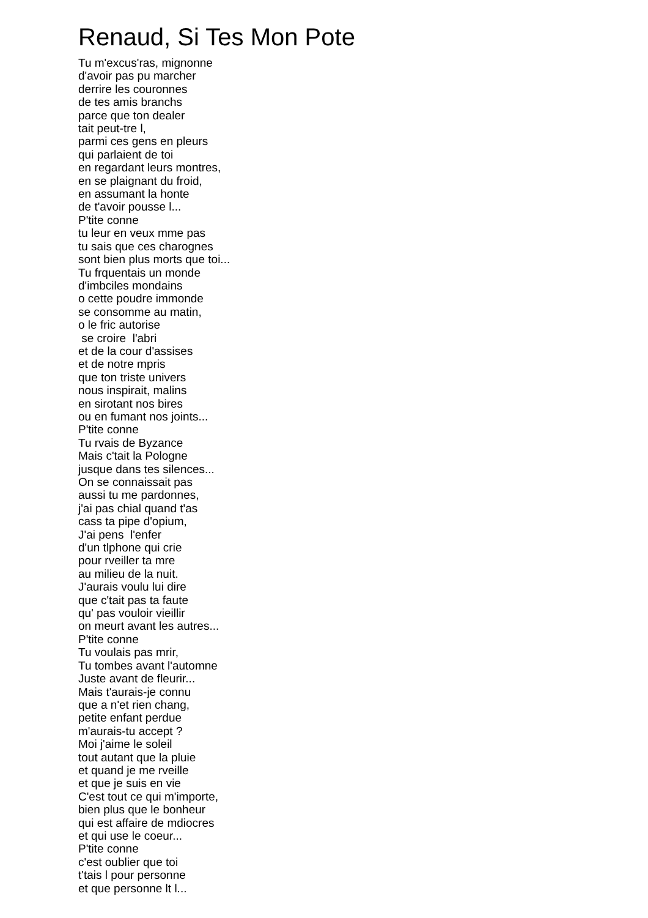Renaud, Si Tes Mon Pote
Tu m'excus'ras, mignonne d'avoir pas pu marcher derrire les couronnes de tes amis branchs parce que ton dealer tait peut-tre l, parmi ces gens en pleurs qui parlaient de toi en regardant leurs montres, en se plaignant du froid, en assumant la honte de t'avoir pousse l... P'tite conne tu leur en veux mme pas tu sais que ces charognes sont bien plus morts que toi... Tu frquentais un monde d'imbciles mondains o cette poudre immonde se consomme au matin, o le fric autorise se croire l'abri et de la cour d'assises et de notre mpris que ton triste univers nous inspirait, malins en sirotant nos bires ou en fumant nos joints... P'tite conne Tu rvais de Byzance Mais c'tait la Pologne jusque dans tes silences... On se connaissait pas aussi tu me pardonnes, j'ai pas chial quand t'as cass ta pipe d'opium, J'ai pens l'enfer d'un tlphone qui crie pour rveiller ta mre au milieu de la nuit. J'aurais voulu lui dire que c'tait pas ta faute qu' pas vouloir vieillir on meurt avant les autres... P'tite conne Tu voulais pas mrir, Tu tombes avant l'automne Juste avant de fleurir... Mais t'aurais-je connu que a n'et rien chang, petite enfant perdue m'aurais-tu accept ? Moi j'aime le soleil tout autant que la pluie et quand je me rveille et que je suis en vie C'est tout ce qui m'importe, bien plus que le bonheur qui est affaire de mdiocres et qui use le coeur... P'tite conne c'est oublier que toi t'tais l pour personne et que personne lt l...